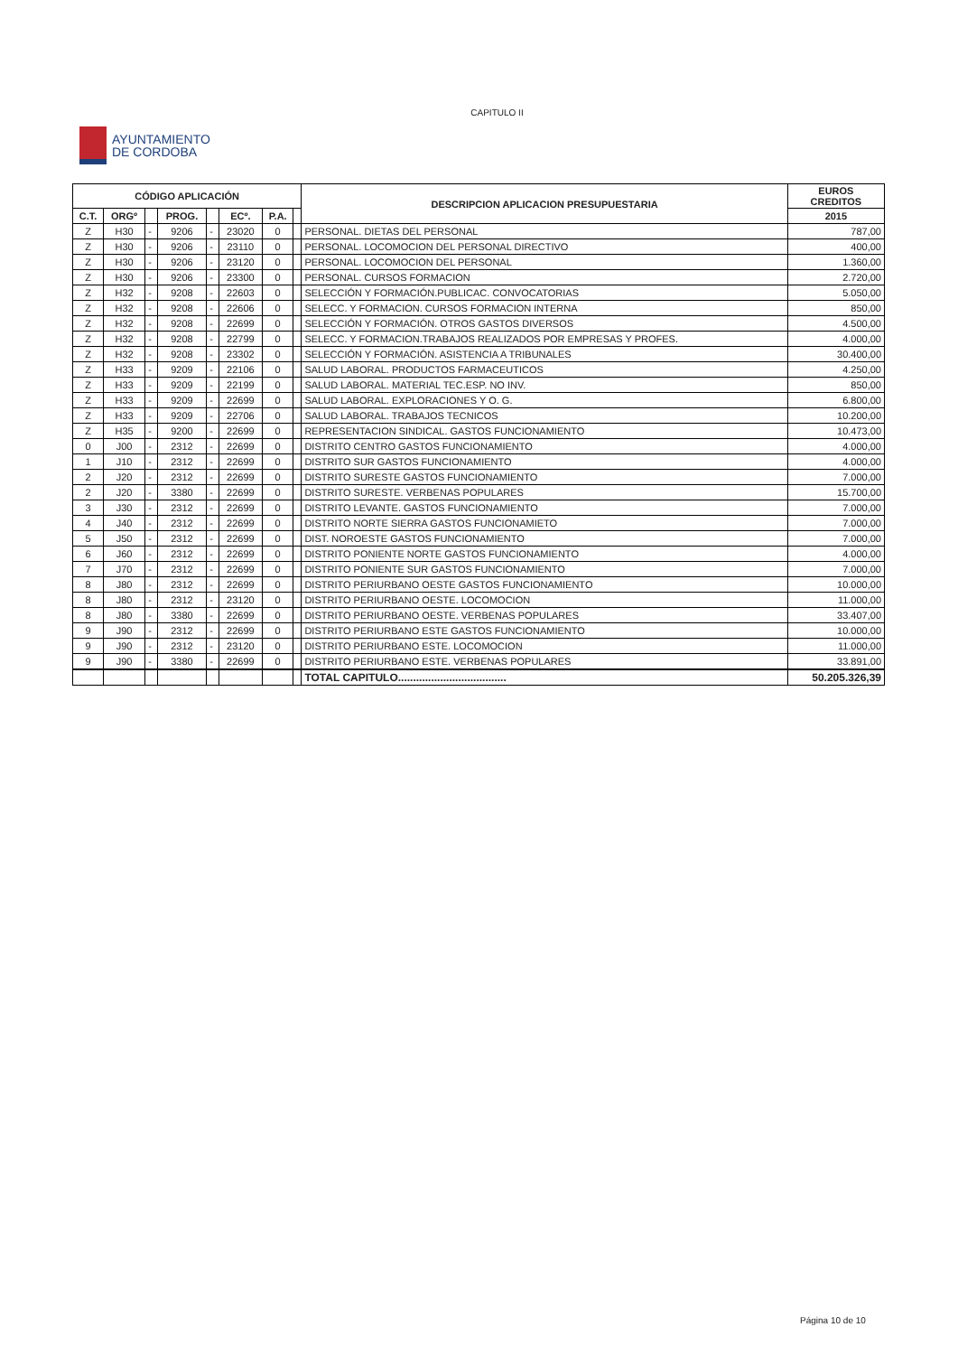CAPITULO II
AYUNTAMIENTO
DE CORDOBA
| CÓDIGO APLICACIÓN | | | | | | | | DESCRIPCION APLICACION PRESUPUESTARIA | EUROS CREDITOS |
| --- | --- | --- | --- | --- | --- | --- | --- | --- | --- |
| C.T. | ORGº | | PROG. | | ECº. | P.A. | | | 2015 |
| Z | H30 | - | 9206 | - | 23020 | 0 | | PERSONAL. DIETAS DEL PERSONAL | 787,00 |
| Z | H30 | - | 9206 | - | 23110 | 0 | | PERSONAL. LOCOMOCION DEL PERSONAL DIRECTIVO | 400,00 |
| Z | H30 | - | 9206 | - | 23120 | 0 | | PERSONAL. LOCOMOCION DEL PERSONAL | 1.360,00 |
| Z | H30 | - | 9206 | - | 23300 | 0 | | PERSONAL. CURSOS FORMACION | 2.720,00 |
| Z | H32 | - | 9208 | - | 22603 | 0 | | SELECCIÓN Y FORMACIÓN.PUBLICAC. CONVOCATORIAS | 5.050,00 |
| Z | H32 | - | 9208 | - | 22606 | 0 | | SELECC. Y FORMACION. CURSOS FORMACION INTERNA | 850,00 |
| Z | H32 | - | 9208 | - | 22699 | 0 | | SELECCIÓN Y FORMACIÓN. OTROS GASTOS DIVERSOS | 4.500,00 |
| Z | H32 | - | 9208 | - | 22799 | 0 | | SELECC. Y FORMACION.TRABAJOS REALIZADOS POR EMPRESAS Y PROFES. | 4.000,00 |
| Z | H32 | - | 9208 | - | 23302 | 0 | | SELECCIÓN Y FORMACIÓN. ASISTENCIA A TRIBUNALES | 30.400,00 |
| Z | H33 | - | 9209 | - | 22106 | 0 | | SALUD LABORAL. PRODUCTOS FARMACEUTICOS | 4.250,00 |
| Z | H33 | - | 9209 | - | 22199 | 0 | | SALUD LABORAL. MATERIAL TEC.ESP. NO INV. | 850,00 |
| Z | H33 | - | 9209 | - | 22699 | 0 | | SALUD LABORAL. EXPLORACIONES Y O. G. | 6.800,00 |
| Z | H33 | - | 9209 | - | 22706 | 0 | | SALUD LABORAL. TRABAJOS TECNICOS | 10.200,00 |
| Z | H35 | - | 9200 | - | 22699 | 0 | | REPRESENTACION SINDICAL. GASTOS FUNCIONAMIENTO | 10.473,00 |
| 0 | J00 | - | 2312 | - | 22699 | 0 | | DISTRITO CENTRO GASTOS FUNCIONAMIENTO | 4.000,00 |
| 1 | J10 | - | 2312 | - | 22699 | 0 | | DISTRITO SUR GASTOS FUNCIONAMIENTO | 4.000,00 |
| 2 | J20 | - | 2312 | - | 22699 | 0 | | DISTRITO SURESTE GASTOS FUNCIONAMIENTO | 7.000,00 |
| 2 | J20 | - | 3380 | - | 22699 | 0 | | DISTRITO SURESTE. VERBENAS POPULARES | 15.700,00 |
| 3 | J30 | - | 2312 | - | 22699 | 0 | | DISTRITO LEVANTE. GASTOS FUNCIONAMIENTO | 7.000,00 |
| 4 | J40 | - | 2312 | - | 22699 | 0 | | DISTRITO NORTE SIERRA GASTOS FUNCIONAMIETO | 7.000,00 |
| 5 | J50 | - | 2312 | - | 22699 | 0 | | DIST. NOROESTE GASTOS FUNCIONAMIENTO | 7.000,00 |
| 6 | J60 | - | 2312 | - | 22699 | 0 | | DISTRITO PONIENTE NORTE GASTOS FUNCIONAMIENTO | 4.000,00 |
| 7 | J70 | - | 2312 | - | 22699 | 0 | | DISTRITO PONIENTE SUR GASTOS FUNCIONAMIENTO | 7.000,00 |
| 8 | J80 | - | 2312 | - | 22699 | 0 | | DISTRITO PERIURBANO OESTE GASTOS FUNCIONAMIENTO | 10.000,00 |
| 8 | J80 | - | 2312 | - | 23120 | 0 | | DISTRITO PERIURBANO OESTE. LOCOMOCION | 11.000,00 |
| 8 | J80 | - | 3380 | - | 22699 | 0 | | DISTRITO PERIURBANO OESTE. VERBENAS POPULARES | 33.407,00 |
| 9 | J90 | - | 2312 | - | 22699 | 0 | | DISTRITO PERIURBANO ESTE GASTOS FUNCIONAMIENTO | 10.000,00 |
| 9 | J90 | - | 2312 | - | 23120 | 0 | | DISTRITO PERIURBANO ESTE. LOCOMOCION | 11.000,00 |
| 9 | J90 | - | 3380 | - | 22699 | 0 | | DISTRITO PERIURBANO ESTE. VERBENAS POPULARES | 33.891,00 |
| | | | | | | | | TOTAL CAPITULO.................................... | 50.205.326,39 |
Página 10 de 10